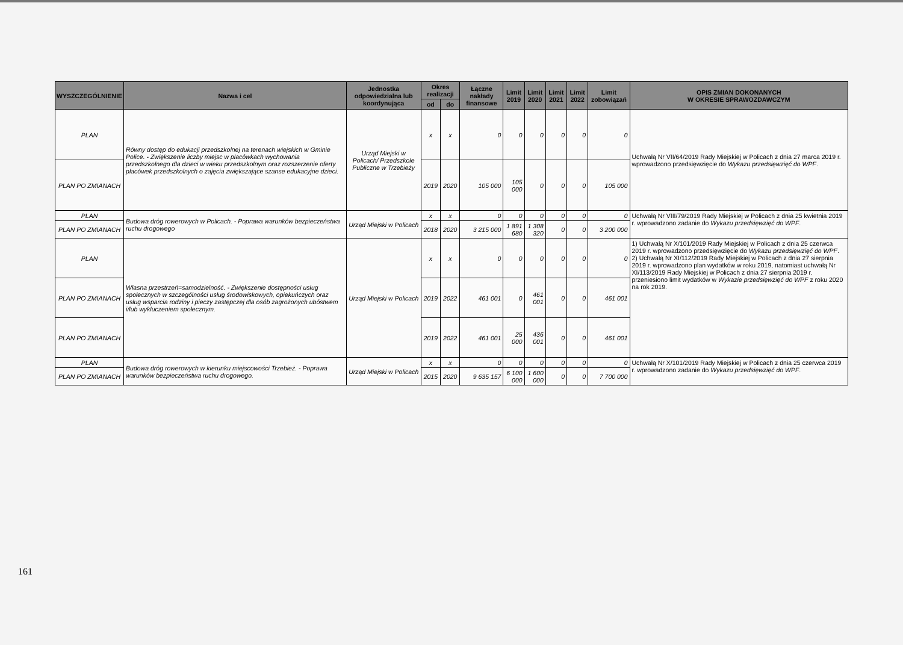| WYSZCZEGÓLNIENIE | Nazwa i cel | Jednostka odpowiedzialna lub koordynująca | Okres realizacji | | Łączne nakłady finansowe | Limit 2019 | Limit 2020 | Limit 2021 | Limit 2022 | Limit zobowiązań | OPIS ZMIAN DOKONANYCH W OKRESIE SPRAWOZDAWCZYM |
| --- | --- | --- | --- | --- | --- | --- | --- | --- | --- | --- | --- |
| | | | od | do | | | | | | | |
| PLAN | Równy dostęp do edukacji przedszkolnej na terenach wiejskich w Gminie Police. - Zwiększenie liczby miejsc w placówkach wychowania przedszkolnego dla dzieci w wieku przedszkolnym oraz rozszerzenie oferty placówek przedszkolnych o zajęcia zwiększające szanse edukacyjne dzieci. | Urząd Miejski w Policach/ Przedszkole Publiczne w Trzebieży | x | x | 0 | 0 | 0 | 0 | 0 | 0 | Uchwałą Nr VII/64/2019 Rady Miejskiej w Policach z dnia 27 marca 2019 r. wprowadzono przedsięwzięcie do Wykazu przedsięwzięć do WPF . |
| PLAN PO ZMIANACH | | | 2019 | 2020 | 105 000 | 105 000 | 0 | 0 | 0 | 105 000 | |
| PLAN | Budowa dróg rowerowych w Policach. - Poprawa warunków bezpieczeństwa ruchu drogowego | Urząd Miejski w Policach | x | x | 0 | 0 | 0 | 0 | 0 | 0 | Uchwałą Nr VIII/79/2019 Rady Miejskiej w Policach z dnia 25 kwietnia 2019 r. wprowadzono zadanie do Wykazu przedsięwzięć do WPF . |
| PLAN PO ZMIANACH | | | 2018 | 2020 | 3 215 000 | 1 891 680 | 1 308 320 | 0 | 0 | 3 200 000 | |
| PLAN | Własna przestrzeń=samodzielność. - Zwiększenie dostępności usług społecznych w szczególności usług środowiskowych, opiekuńczych oraz usług wsparcia rodziny i pieczy zastępczej dla osób zagrożonych ubóstwem i/lub wykluczeniem społecznym. | Urząd Miejski w Policach | x | x | 0 | 0 | 0 | 0 | 0 | 0 | 1) Uchwałą Nr X/101/2019 Rady Miejskiej w Policach z dnia 25 czerwca 2019 r. wprowadzono przedsięwzięcie do Wykazu przedsięwzięć do WPF . 2) Uchwałą Nr XI/112/2019 Rady Miejskiej w Policach z dnia 27 sierpnia 2019 r. wprowadzono plan wydatków w roku 2019, natomiast uchwałą Nr XI/113/2019 Rady Miejskiej w Policach z dnia 27 sierpnia 2019 r. przeniesiono limit wydatków w Wykazie przedsięwzięć do WPF z roku 2020 na rok 2019. |
| PLAN PO ZMIANACH | | | 2019 | 2022 | 461 001 | 0 | 461 001 | 0 | 0 | 461 001 | |
| PLAN PO ZMIANACH | | | 2019 | 2022 | 461 001 | 25 000 | 436 001 | 0 | 0 | 461 001 | |
| PLAN | Budowa dróg rowerowych w kierunku miejscowości Trzebież. - Poprawa warunków bezpieczeństwa ruchu drogowego. | Urząd Miejski w Policach | x | x | 0 | 0 | 0 | 0 | 0 | 0 | Uchwałą Nr X/101/2019 Rady Miejskiej w Policach z dnia 25 czerwca 2019 r. wprowadzono zadanie do Wykazu przedsięwzięć do WPF . |
| PLAN PO ZMIANACH | | | 2015 | 2020 | 9 635 157 | 6 100 000 | 1 600 000 | 0 | 0 | 7 700 000 | |
161